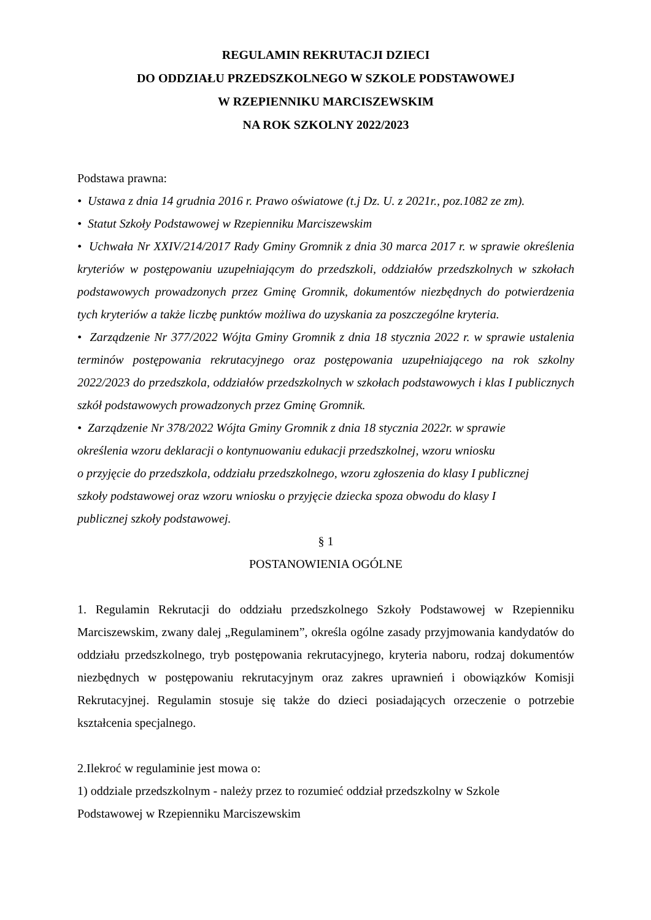REGULAMIN REKRUTACJI DZIECI
DO ODDZIAŁU PRZEDSZKOLNEGO W SZKOLE PODSTAWOWEJ
W RZEPIENNIKU MARCISZEWSKIM
NA ROK SZKOLNY 2022/2023
Podstawa prawna:
• Ustawa z dnia 14 grudnia 2016 r. Prawo oświatowe (t.j Dz. U. z 2021r., poz.1082 ze zm).
• Statut Szkoły Podstawowej w Rzepienniku Marciszewskim
• Uchwała Nr XXIV/214/2017 Rady Gminy Gromnik z dnia 30 marca 2017 r. w sprawie określenia kryteriów w postępowaniu uzupełniającym do przedszkoli, oddziałów przedszkolnych w szkołach podstawowych prowadzonych przez Gminę Gromnik, dokumentów niezbędnych do potwierdzenia tych kryteriów a także liczbę punktów możliwa do uzyskania za poszczególne kryteria.
• Zarządzenie Nr 377/2022 Wójta Gminy Gromnik z dnia 18 stycznia 2022 r. w sprawie ustalenia terminów postępowania rekrutacyjnego oraz postępowania uzupełniającego na rok szkolny 2022/2023 do przedszkola, oddziałów przedszkolnych w szkołach podstawowych i klas I publicznych szkół podstawowych prowadzonych przez Gminę Gromnik.
• Zarządzenie Nr 378/2022 Wójta Gminy Gromnik z dnia 18 stycznia 2022r. w sprawie
określenia wzoru deklaracji o kontynuowaniu edukacji przedszkolnej, wzoru wniosku
o przyjęcie do przedszkola, oddziału przedszkolnego, wzoru zgłoszenia do klasy I publicznej
szkoły podstawowej oraz wzoru wniosku o przyjęcie dziecka spoza obwodu do klasy I
publicznej szkoły podstawowej.
§ 1
POSTANOWIENIA OGÓLNE
1. Regulamin Rekrutacji do oddziału przedszkolnego Szkoły Podstawowej w Rzepienniku Marciszewskim, zwany dalej „Regulaminem”, określa ogólne zasady przyjmowania kandydatów do oddziału przedszkolnego, tryb postępowania rekrutacyjnego, kryteria naboru, rodzaj dokumentów niezbędnych w postępowaniu rekrutacyjnym oraz zakres uprawnień i obowiązków Komisji Rekrutacyjnej. Regulamin stosuje się także do dzieci posiadających orzeczenie o potrzebie kształcenia specjalnego.
2.Ilekroć w regulaminie jest mowa o:
1) oddziale przedszkolnym - należy przez to rozumieć oddział przedszkolny w Szkole
Podstawowej w Rzepienniku Marciszewskim